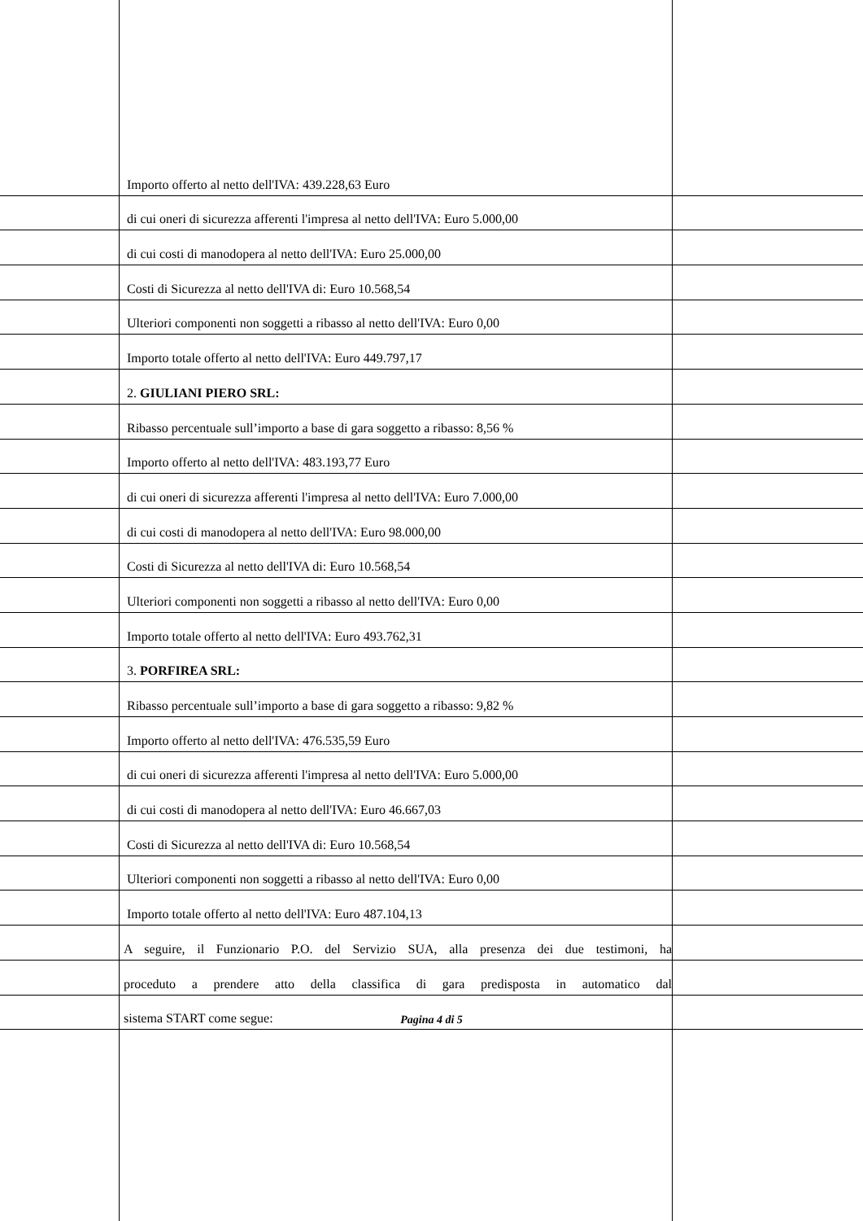Importo offerto al netto dell'IVA: 439.228,63 Euro
di cui oneri di sicurezza afferenti l'impresa al netto dell'IVA: Euro 5.000,00
di cui costi di manodopera al netto dell'IVA: Euro 25.000,00
Costi di Sicurezza al netto dell'IVA di: Euro 10.568,54
Ulteriori componenti non soggetti a ribasso al netto dell'IVA: Euro 0,00
Importo totale offerto al netto dell'IVA: Euro 449.797,17
2. GIULIANI PIERO SRL:
Ribasso percentuale sull’importo a base di gara soggetto a ribasso: 8,56 %
Importo offerto al netto dell'IVA: 483.193,77 Euro
di cui oneri di sicurezza afferenti l'impresa al netto dell'IVA: Euro 7.000,00
di cui costi di manodopera al netto dell'IVA: Euro 98.000,00
Costi di Sicurezza al netto dell'IVA di: Euro 10.568,54
Ulteriori componenti non soggetti a ribasso al netto dell'IVA: Euro 0,00
Importo totale offerto al netto dell'IVA: Euro 493.762,31
3. PORFIREA SRL:
Ribasso percentuale sull’importo a base di gara soggetto a ribasso: 9,82 %
Importo offerto al netto dell'IVA: 476.535,59 Euro
di cui oneri di sicurezza afferenti l'impresa al netto dell'IVA: Euro 5.000,00
di cui costi di manodopera al netto dell'IVA: Euro 46.667,03
Costi di Sicurezza al netto dell'IVA di: Euro 10.568,54
Ulteriori componenti non soggetti a ribasso al netto dell'IVA: Euro 0,00
Importo totale offerto al netto dell'IVA: Euro 487.104,13
A seguire, il Funzionario P.O. del Servizio SUA, alla presenza dei due testimoni, ha
proceduto a prendere atto della classifica di gara predisposta in automatico dal
sistema START come segue:
Pagina 4 di 5